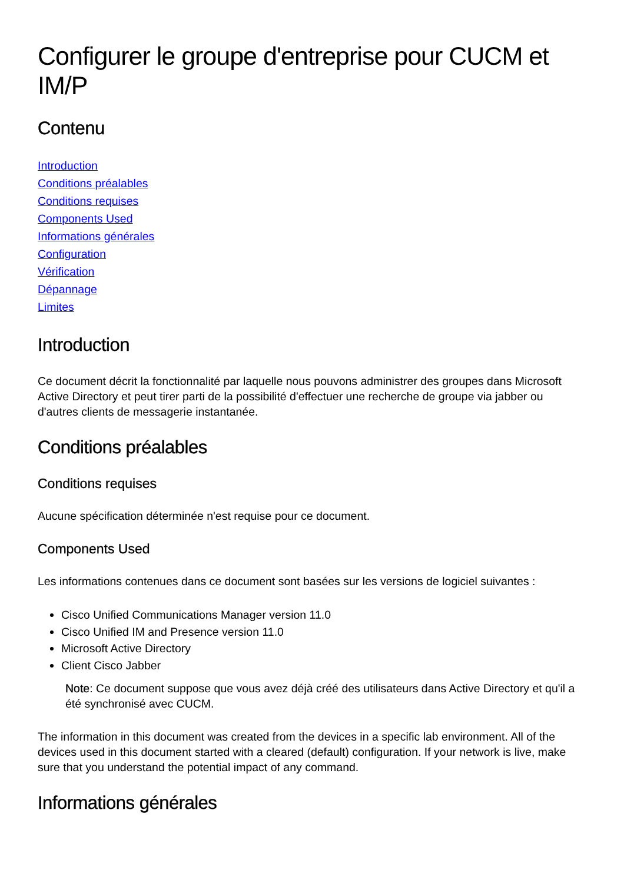Configurer le groupe d'entreprise pour CUCM et IM/P
Contenu
Introduction
Conditions préalables
Conditions requises
Components Used
Informations générales
Configuration
Vérification
Dépannage
Limites
Introduction
Ce document décrit la fonctionnalité par laquelle nous pouvons administrer des groupes dans Microsoft Active Directory et peut tirer parti de la possibilité d'effectuer une recherche de groupe via jabber ou d'autres clients de messagerie instantanée.
Conditions préalables
Conditions requises
Aucune spécification déterminée n'est requise pour ce document.
Components Used
Les informations contenues dans ce document sont basées sur les versions de logiciel suivantes :
Cisco Unified Communications Manager version 11.0
Cisco Unified IM and Presence version 11.0
Microsoft Active Directory
Client Cisco Jabber
Note: Ce document suppose que vous avez déjà créé des utilisateurs dans Active Directory et qu'il a été synchronisé avec CUCM.
The information in this document was created from the devices in a specific lab environment. All of the devices used in this document started with a cleared (default) configuration. If your network is live, make sure that you understand the potential impact of any command.
Informations générales